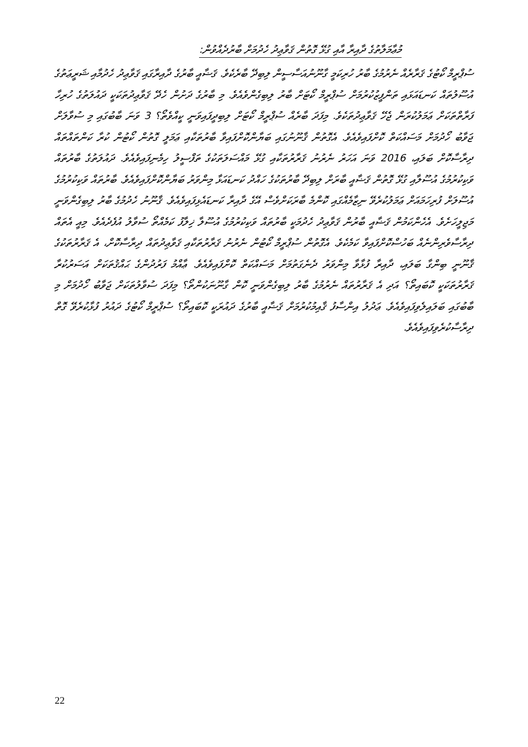މުޢާމަލާތުގެ ދާއިރާ އާއި ގުޅޭ ގޮތުން ޤަވާޢިދު ހެދުމަށް ބާރުދެއްވުން:
ސުޕްރީމް ކޯޓުގެ ޤަރާރެއް ނެރުމުގެ ބާރު ހުރިކަމީ ގާނޫނުއަސާސީން ލިބިދޭ ބާރެކެވެ. ޤަޟާއީ ބާރުގެ ދާއިރާގައި ޤަވާޢިދު ހެދުމާއި ޝަރީޢަތުގެ އުސޫލުތައް ކަނޑައަޅައި ތަންފީޒުކުރުމަށް ސުޕްރީމް ކޯޓަށް ބާރު ލިބިގެންވެއެވެ. މި ބާރުގެ ދަށުން ހެދޭ ޤަވާޢިދުތަކަކީ ދައުލަތުގެ ހުރިހާ ފަރާތްތަކަށް ޢަމަލުކުރަން ޖެހޭ ޤަވާޢިދުތަކެވެ. މިފަދަ ބާރެއް ސުޕްރީމް ކޯޓަށް ލިބިދީފައިވަނީ ކީއްވެތޯ؟ 3 ވަނަ ބާބުގައި މި ސުވާލަށް ޖަވާބު ހޯދުމަށް މަސައްކަތް ކޮށްފައިވެއެވެ. އެގޮތުން ޤާނޫނުގައި ބަޔާންކޮށްފައިވާ ބާރުތަކާއި ޢަމަލީ ގޮތުން ކޯޓުން ކުރާ ކަންތައްތައް ދިރާސާކޮށް ބަލައި، 2016 ވަނަ އަހަރު ނެރުނު ޤަރާރުތަކާއި ގުޅޭ މައްސަލަތަކުގެ ތަފްސީލު ހިމެނިފައިވެއެވެ. ދައުލަތުގެ ބާރުތައް ވަކިކުރުމުގެ އުސޫލާއި ގުޅޭ ގޮތުން ޤަޟާއީ ބާރަށް ލިބިދޭ ބާރުތަކުގެ ހައްދު ކަނޑައަޅާ މިންވަރު ބަޔާންކޮށްފައިވެއެވެ. ބާރުތައް ވަކިކުރުމުގެ އުސޫލަށް ފުރިހަމައަށް ޢަމަލުކުރެވޭ ނިޒާމެއްގައި ކޮންމެ ބާރަކަށްވެސް އޭގެ ދާއިރާ ކަނޑައެޅިފައިވެއެވެ. ޤާނޫނު ހެދުމުގެ ބާރު ލިބިގެންވަނީ މަޖިލީހަށެވެ. އެހެންކަމުން ޤަޟާއީ ބާރުން ޤަވާޢިދު ހެދުމަކީ ބާރުތައް ވަކިކުރުމުގެ އުސޫލާ ޚިލާފު ކަމެއްތޯ ސުވާލު އުފެދެއެވެ. މިއީ އެތައް ދިރާސާވެރިންނެއް ބަހުސްކޮށްފައިވާ ކަމެކެވެ. އެގޮތުން ސުޕްރީމް ކޯޓުން ނެރުނު ޤަރާރުތަކާއި ޤަވާޢިދުތައް ދިރާސާކޮށް، އެ ޤަރާރުތަކުގެ ޤާނޫނީ ބިންގާ ބަލައި، ދާއިރާ ފުޅާވާ މިންވަރު ދެނެގަތުމަށް މަސައްކަތް ކޮށްފައިވެއެވެ. ޢާއްމު ފަރުދުންގެ ޙައްޤުތަކަށް އަސަރުކުރާ ޤަރާރުތަކަކީ ކޮބައިތޯ؟ އަދި އެ ޤަރާރުތައް ނެރުމުގެ ބާރު ލިބިގެންވަނީ ކޮން ގާނޫނަކުންތޯ؟ މިފަދަ ސުވާލުތަކަށް ޖަވާބު ހޯދުމަށް މި ބާބުގައި ބަލައިލެވިފައިވެއެވެ. ޢަދުލު އިންސާފު ޤާއިމުކުރުމަށް ޤަޟާއީ ބާރުގެ ދައުރަކީ ކޮބައިތޯ؟ ސުޕްރީމް ކޯޓުގެ ދައުރު ފުޅާކުރެވޭ ގޮތް ދިރާސާކުރެވިފައިވެއެވެ.
22